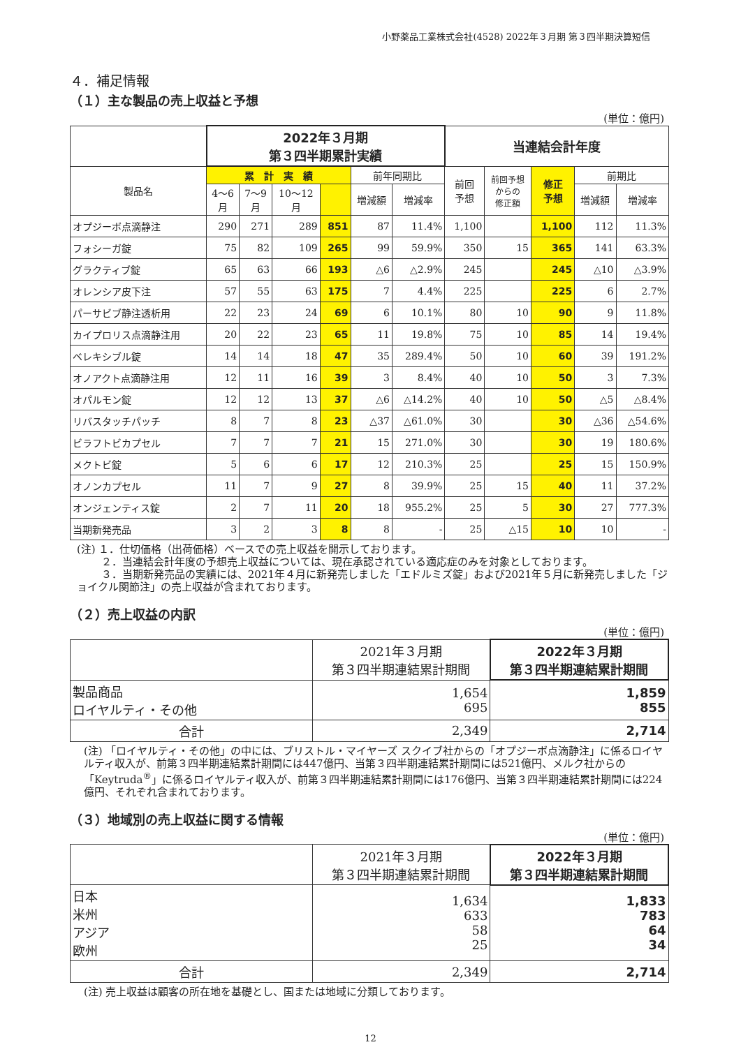小野薬品工業株式会社(4528) 2022年３月期 第３四半期決算短信
４．補足情報
（１）主な製品の売上収益と予想
(単位：億円)
| | 2022年３月期 第３四半期累計実績 | | | | | | 当連結会計年度 | | | | |
| --- | --- | --- | --- | --- | --- | --- | --- | --- | --- | --- | --- |
| 製品名 | 累 計 実 績 | | | | 前年同期比 | | 前回 予想 | 前回予想 からの 修正額 | 修正 予想 | 前期比 | |
| | 4～6 月 | 7～9 月 | 10～12 月 | | 増減額 | 増減率 | | | | 増減額 | 増減率 |
| オプジーボ点滴静注 | 290 | 271 | 289 | 851 | 87 | 11.4% | 1,100 | | 1,100 | 112 | 11.3% |
| フォシーガ錠 | 75 | 82 | 109 | 265 | 99 | 59.9% | 350 | 15 | 365 | 141 | 63.3% |
| グラクティブ錠 | 65 | 63 | 66 | 193 | △6 | △2.9% | 245 | | 245 | △10 | △3.9% |
| オレンシア皮下注 | 57 | 55 | 63 | 175 | 7 | 4.4% | 225 | | 225 | 6 | 2.7% |
| パーサビブ静注透析用 | 22 | 23 | 24 | 69 | 6 | 10.1% | 80 | 10 | 90 | 9 | 11.8% |
| カイプロリス点滴静注用 | 20 | 22 | 23 | 65 | 11 | 19.8% | 75 | 10 | 85 | 14 | 19.4% |
| ベレキシブル錠 | 14 | 14 | 18 | 47 | 35 | 289.4% | 50 | 10 | 60 | 39 | 191.2% |
| オノアクト点滴静注用 | 12 | 11 | 16 | 39 | 3 | 8.4% | 40 | 10 | 50 | 3 | 7.3% |
| オパルモン錠 | 12 | 12 | 13 | 37 | △6 | △14.2% | 40 | 10 | 50 | △5 | △8.4% |
| リバスタッチパッチ | 8 | 7 | 8 | 23 | △37 | △61.0% | 30 | | 30 | △36 | △54.6% |
| ビラフトビカプセル | 7 | 7 | 7 | 21 | 15 | 271.0% | 30 | | 30 | 19 | 180.6% |
| メクトビ錠 | 5 | 6 | 6 | 17 | 12 | 210.3% | 25 | | 25 | 15 | 150.9% |
| オノンカプセル | 11 | 7 | 9 | 27 | 8 | 39.9% | 25 | 15 | 40 | 11 | 37.2% |
| オンジェンティス錠 | 2 | 7 | 11 | 20 | 18 | 955.2% | 25 | 5 | 30 | 27 | 777.3% |
| 当期新発売品 | 3 | 2 | 3 | 8 | 8 | - | 25 | △15 | 10 | 10 | - |
(注) １．仕切価格（出荷価格）ベースでの売上収益を開示しております。
　　 ２．当連結会計年度の予想売上収益については、現在承認されている適応症のみを対象としております。
　　 ３．当期新発売品の実績には、2021年４月に新発売しました「エドルミズ錠」および2021年５月に新発売しました「ジョイクル関節注」の売上収益が含まれております。
（２）売上収益の内訳
(単位：億円)
| | 2021年３月期 第３四半期連結累計期間 | 2022年３月期 第３四半期連結累計期間 |
| --- | --- | --- |
| 製品商品 ロイヤルティ・その他 | 1,654 695 | 1,859 855 |
| 合計 | 2,349 | 2,714 |
(注) 「ロイヤルティ・その他」の中には、ブリストル・マイヤーズ スクイブ社からの「オプジーボ点滴静注」に係るロイヤルティ収入が、前第３四半期連結累計期間には447億円、当第３四半期連結累計期間には521億円、メルク社からの「Keytruda<sup>®</sup>」に係るロイヤルティ収入が、前第３四半期連結累計期間には176億円、当第３四半期連結累計期間には224億円、それぞれ含まれております。
（３）地域別の売上収益に関する情報
(単位：億円)
| | 2021年３月期 第３四半期連結累計期間 | 2022年３月期 第３四半期連結累計期間 |
| --- | --- | --- |
| 日本 米州 アジア 欧州 | 1,634 633 58 25 | 1,833 783 64 34 |
| 合計 | 2,349 | 2,714 |
(注) 売上収益は顧客の所在地を基礎とし、国または地域に分類しております。
12